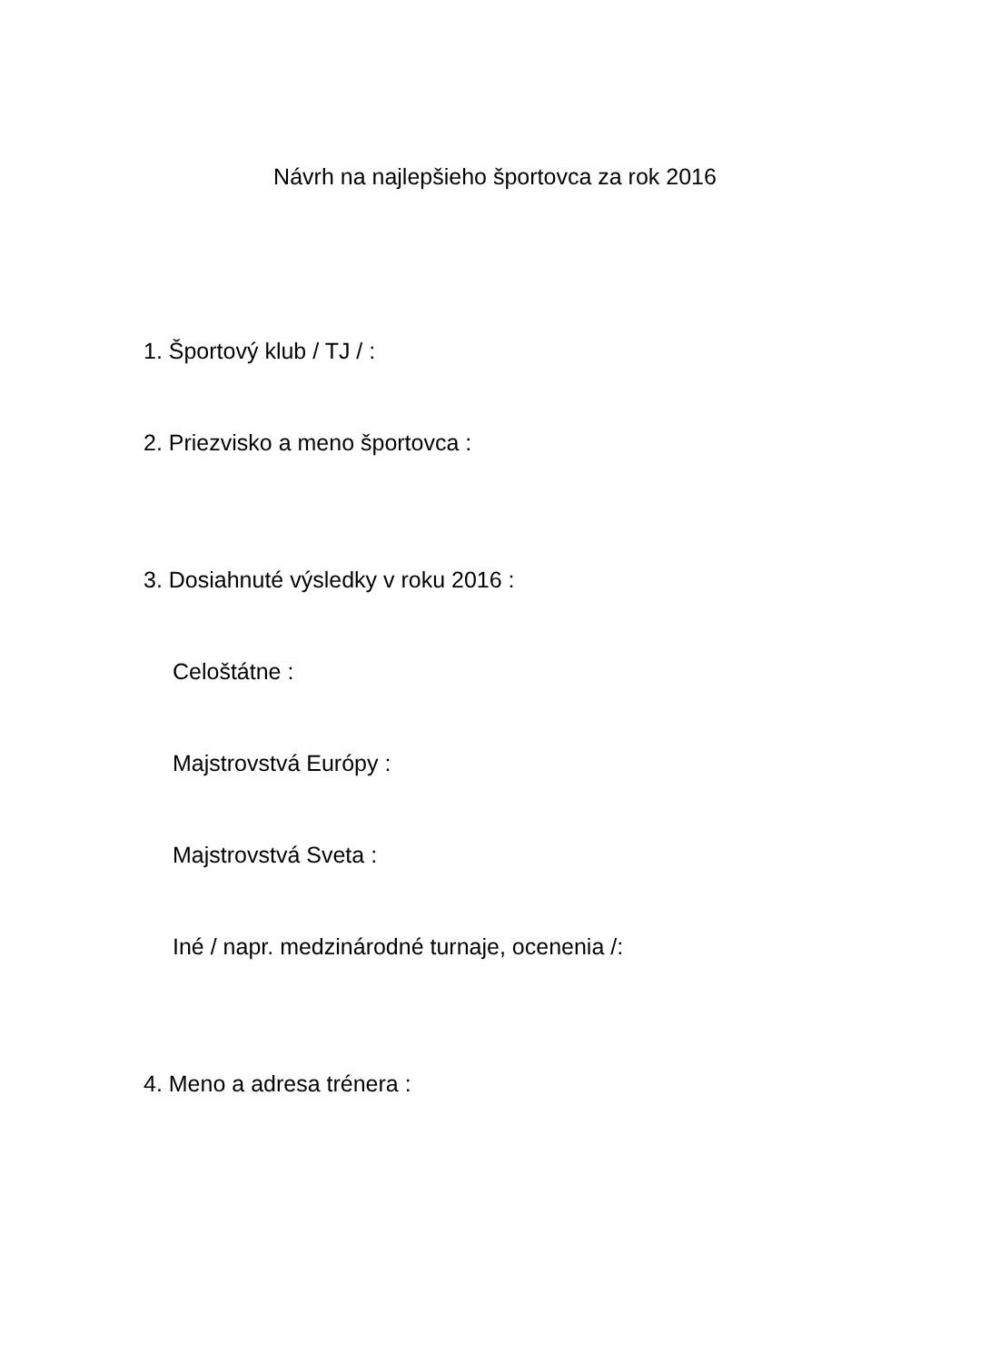Návrh na najlepšieho športovca za rok 2016
1. Športový klub / TJ / :
2. Priezvisko a meno športovca :
3. Dosiahnuté výsledky v roku 2016 :
Celoštátne :
Majstrovstvá Európy :
Majstrovstvá Sveta :
Iné / napr. medzinárodné turnaje, ocenenia /:
4. Meno a adresa trénera :